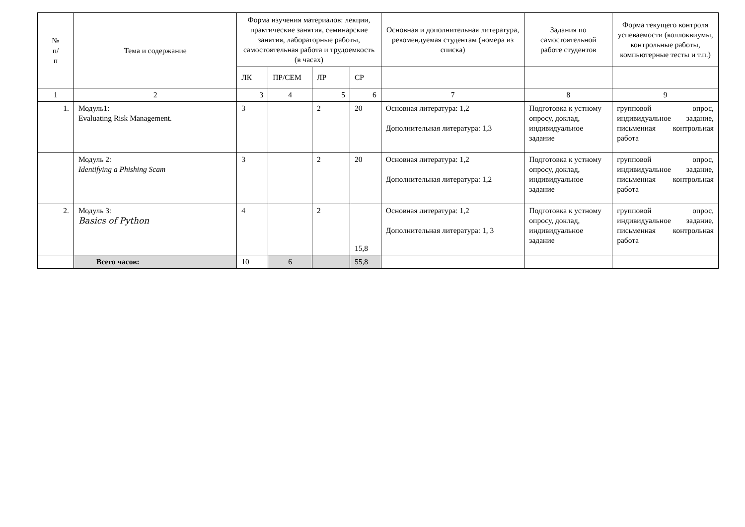| № п/ п | Тема и содержание | Форма изучения материалов: лекции, практические занятия, семинарские занятия, лабораторные работы, самостоятельная работа и трудоемкость (в часах) | | | | Основная и дополнительная литература, рекомендуемая студентам (номера из списка) | Задания по самостоятельной работе студентов | Форма текущего контроля успеваемости (коллоквиумы, контрольные работы, компьютерные тесты и т.п.) |
| --- | --- | --- | --- | --- | --- | --- | --- | --- |
| | | ЛК | ПР/СЕМ | ЛР | СР | | | |
| 1 | 2 | 3 | 4 | 5 | 6 | 7 | 8 | 9 |
| 1. | Модуль1: Evaluating Risk Management. | 3 | | 2 | 20 | Основная литература: 1,2 Дополнительная литература: 1,3 | Подготовка к устному опросу, доклад, индивидуальное задание | групповой опрос, индивидуальное задание, письменная контрольная работа |
| | Модуль 2 : Identifying a Phishing Scam | 3 | | 2 | 20 | Основная литература: 1,2 Дополнительная литература: 1,2 | Подготовка к устному опросу, доклад, индивидуальное задание | групповой опрос, индивидуальное задание, письменная контрольная работа |
| 2. | Модуль 3 : Basics of Python | 4 | | 2 | 15,8 | Основная литература: 1,2 Дополнительная литература: 1, 3 | Подготовка к устному опросу, доклад, индивидуальное задание | групповой опрос, индивидуальное задание, письменная контрольная работа |
| | Всего часов: | 10 | 6 | | 55,8 | | | |